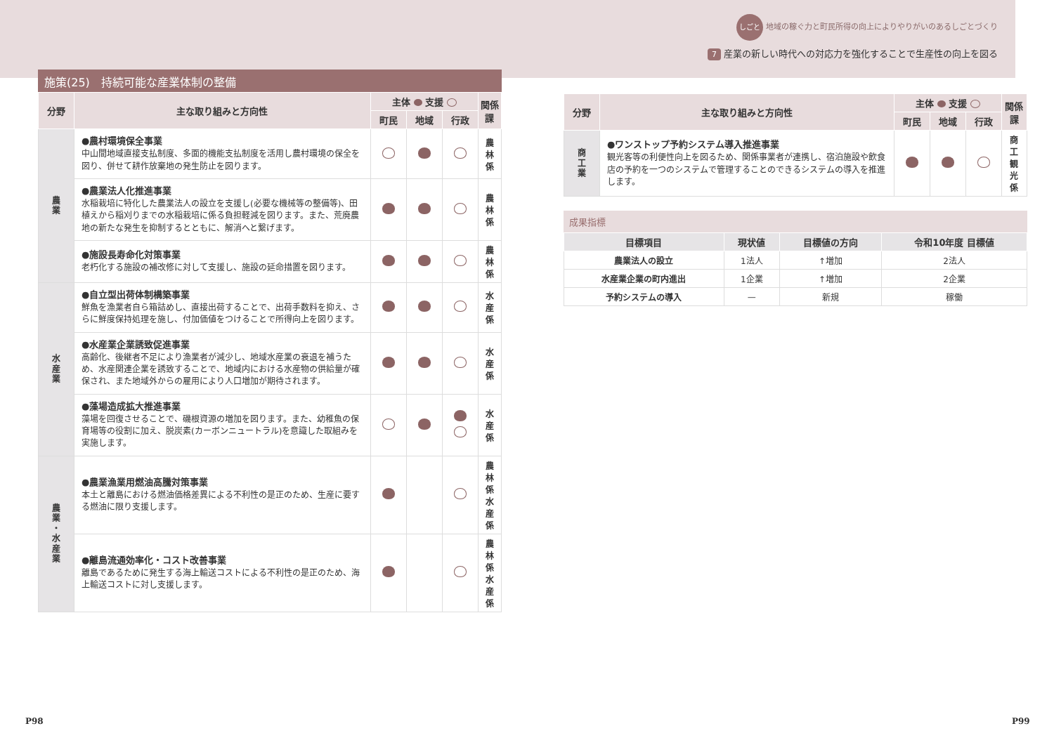しごと 地域の稼ぐ力と町民所得の向上によりやりがいのあるしごとづくり
7 産業の新しい時代への対応力を強化することで生産性の向上を図る
施策(25)　持続可能な産業体制の整備
| 分野 | 主な取り組みと方向性 | 主体 支援 | | | 関係課 |
| --- | --- | --- | --- | --- | --- |
| | | 町民 | 地域 | 行政 | |
| 農 業 | ●農村環境保全事業 中山間地域直接支払制度、多面的機能支払制度を活用し農村環境の保全を図り、併せて耕作放棄地の発生防止を図ります。 | | | | 農林係 |
| | ●農業法人化推進事業 水稲栽培に特化した農業法人の設立を支援し(必要な機械等の整備等)、田植えから稲刈りまでの水稲栽培に係る負担軽減を図ります。また、荒廃農地の新たな発生を抑制するとともに、解消へと繋げます。 | | | | 農林係 |
| | ●施設長寿命化対策事業 老朽化する施設の補改修に対して支援し、施設の延命措置を図ります。 | | | | 農林係 |
| 水 産 業 | ●自立型出荷体制構築事業 鮮魚を漁業者自ら箱詰めし、直接出荷することで、出荷手数料を抑え、さらに鮮度保持処理を施し、付加価値をつけることで所得向上を図ります。 | | | | 水産係 |
| | ●水産業企業誘致促進事業 高齢化、後継者不足により漁業者が減少し、地域水産業の衰退を補うため、水産関連企業を誘致することで、地域内における水産物の供給量が確保され、また地域外からの雇用により人口増加が期待されます。 | | | | 水産係 |
| | ●藻場造成拡大推進事業 藻場を回復させることで、磯根資源の増加を図ります。また、幼稚魚の保育場等の役割に加え、脱炭素(カーボンニュートラル)を意識した取組みを実施します。 | | | | 水産係 |
| 農 業 ・ 水 産 業 | ●農業漁業用燃油高騰対策事業 本土と離島における燃油価格差異による不利性の是正のため、生産に要する燃油に限り支援します。 | | | | 農林係 水産係 |
| | ●離島流通効率化・コスト改善事業 離島であるために発生する海上輸送コストによる不利性の是正のため、海上輸送コストに対し支援します。 | | | | 農林係 水産係 |
| 分野 | 主な取り組みと方向性 | 主体 支援 | | | 関係課 |
| --- | --- | --- | --- | --- | --- |
| | | 町民 | 地域 | 行政 | |
| 商 工 業 | ●ワンストップ予約システム導入推進事業 観光客等の利便性向上を図るため、関係事業者が連携し、宿泊施設や飲食店の予約を一つのシステムで管理することのできるシステムの導入を推進します。 | | | | 商工 観光係 |
成果指標
| 目標項目 | 現状値 | 目標値の方向 | 令和10年度 目標値 |
| --- | --- | --- | --- |
| 農業法人の設立 | 1法人 | ↑増加 | 2法人 |
| 水産業企業の町内進出 | 1企業 | ↑増加 | 2企業 |
| 予約システムの導入 | — | 新規 | 稼働 |
P98 P99